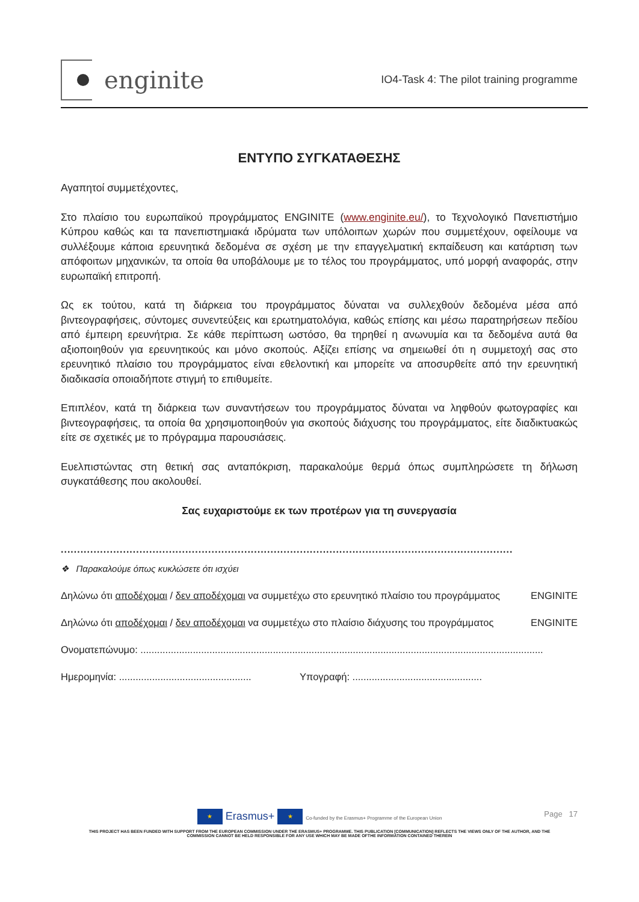enginite
IO4-Task 4: The pilot training programme
ΕΝΤΥΠΟ ΣΥΓΚΑΤΑΘΕΣΗΣ
Αγαπητοί συμμετέχοντες,
Στο πλαίσιο του ευρωπαϊκού προγράμματος ENGINITE (www.enginite.eu/), το Τεχνολογικό Πανεπιστήμιο Κύπρου καθώς και τα πανεπιστημιακά ιδρύματα των υπόλοιπων χωρών που συμμετέχουν, οφείλουμε να συλλέξουμε κάποια ερευνητικά δεδομένα σε σχέση με την επαγγελματική εκπαίδευση και κατάρτιση των απόφοιτων μηχανικών, τα οποία θα υποβάλουμε με το τέλος του προγράμματος, υπό μορφή αναφοράς, στην ευρωπαϊκή επιτροπή.
Ως εκ τούτου, κατά τη διάρκεια του προγράμματος δύναται να συλλεχθούν δεδομένα μέσα από βιντεογραφήσεις, σύντομες συνεντεύξεις και ερωτηματολόγια, καθώς επίσης και μέσω παρατηρήσεων πεδίου από έμπειρη ερευνήτρια. Σε κάθε περίπτωση ωστόσο, θα τηρηθεί η ανωνυμία και τα δεδομένα αυτά θα αξιοποιηθούν για ερευνητικούς και μόνο σκοπούς. Αξίζει επίσης να σημειωθεί ότι η συμμετοχή σας στο ερευνητικό πλαίσιο του προγράμματος είναι εθελοντική και μπορείτε να αποσυρθείτε από την ερευνητική διαδικασία οποιαδήποτε στιγμή το επιθυμείτε.
Επιπλέον, κατά τη διάρκεια των συναντήσεων του προγράμματος δύναται να ληφθούν φωτογραφίες και βιντεογραφήσεις, τα οποία θα χρησιμοποιηθούν για σκοπούς διάχυσης του προγράμματος, είτε διαδικτυακώς είτε σε σχετικές με το πρόγραμμα παρουσιάσεις.
Ευελπιστώντας στη θετική σας ανταπόκριση, παρακαλούμε θερμά όπως συμπληρώσετε τη δήλωση συγκατάθεσης που ακολουθεί.
Σας ευχαριστούμε εκ των προτέρων για τη συνεργασία
..........................................................................................................................................
❖ Παρακαλούμε όπως κυκλώσετε ότι ισχύει
Δηλώνω ότι αποδέχομαι / δεν αποδέχομαι να συμμετέχω στο ερευνητικό πλαίσιο του προγράμματος ENGINITE
Δηλώνω ότι αποδέχομαι / δεν αποδέχομαι να συμμετέχω στο πλαίσιο διάχυσης του προγράμματος ENGINITE
Ονοματεπώνυμο: ..................................................................................................................................................
Ημερομηνία: ................................................ Υπογραφή: ...............................................
Page 17
★ Erasmus+ ★ Co-funded by the Erasmus+ Programme of the European Union
THIS PROJECT HAS BEEN FUNDED WITH SUPPORT FROM THE EUROPEAN COMMISSION UNDER THE ERASMUS+ PROGRAMME. THIS PUBLICATION [COMMUNICATION] REFLECTS THE VIEWS ONLY OF THE AUTHOR, AND THE
COMMISSION CANNOT BE HELD RESPONSIBLE FOR ANY USE WHICH MAY BE MADE OFTHE INFORMATION CONTAINED THEREIN